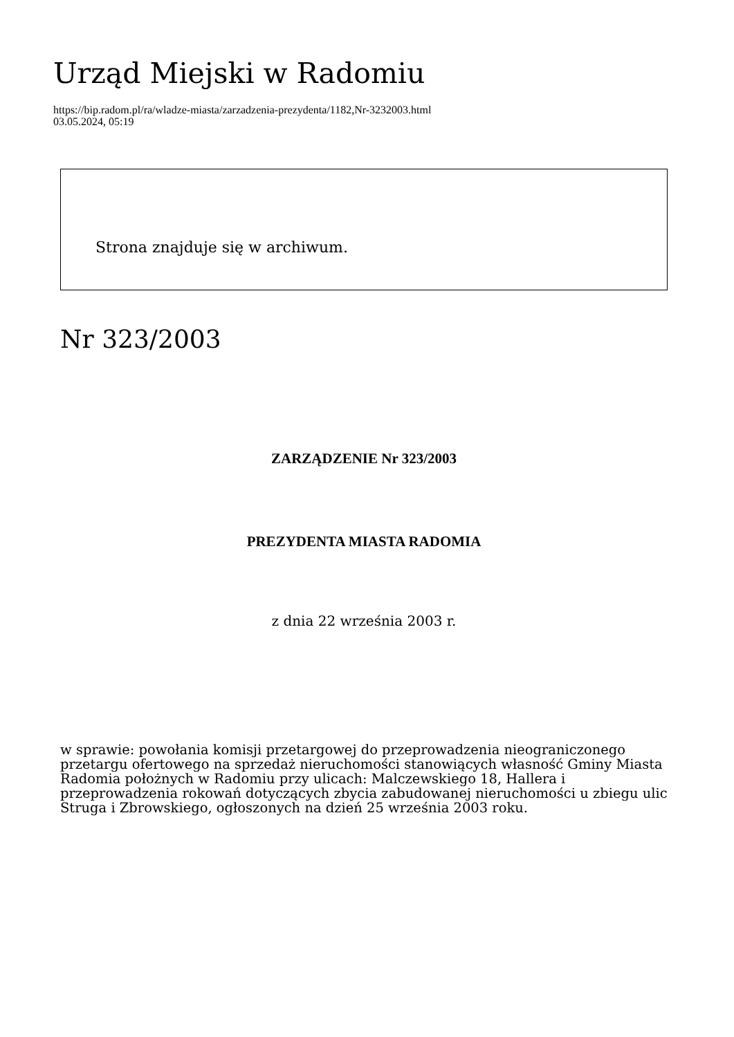Urząd Miejski w Radomiu
https://bip.radom.pl/ra/wladze-miasta/zarzadzenia-prezydenta/1182,Nr-3232003.html
03.05.2024, 05:19
Strona znajduje się w archiwum.
Nr 323/2003
ZARZĄDZENIE Nr 323/2003
PREZYDENTA MIASTA RADOMIA
z dnia 22 września 2003 r.
w sprawie: powołania komisji przetargowej do przeprowadzenia nieograniczonego przetargu ofertowego na sprzedaż nieruchomości stanowiących własność Gminy Miasta Radomia położnych w Radomiu przy ulicach: Malczewskiego 18, Hallera i przeprowadzenia rokowań dotyczących zbycia zabudowanej nieruchomości u zbiegu ulic Struga i Zbrowskiego, ogłoszonych na dzień 25 września 2003 roku.